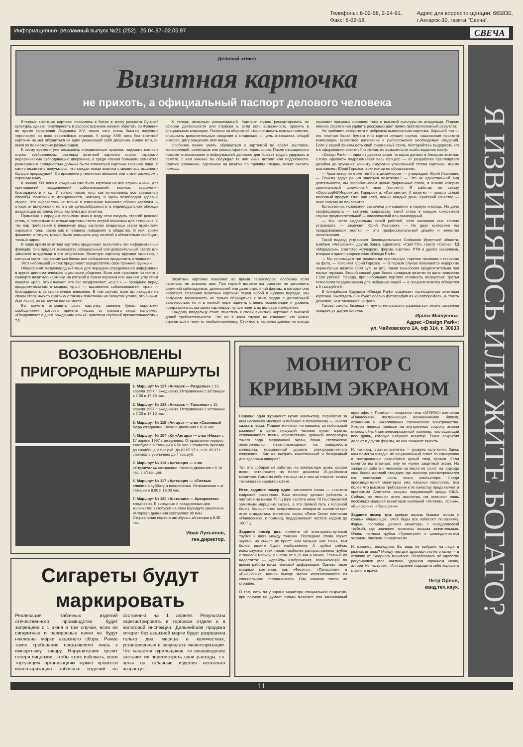Телефоны: 6-02-58, 2-24-91.
Факс: 6-02-58.
Адрес для корреспонденции: 665830,
г.Ангарск-30, газета "Свеча".
Информационно- рекламный выпуск №21 (252) 25.04.97–02.05.97 СВЕЧА
Деловой этикет
Визитная карточка
не прихоть, а официальный паспорт делового человека
Впервые визитные карточки появились в Китае в эпоху расцвета Сунской культуры, однако популярность и распространение начали обретать во Франции во время правления Людовика XIV, после чего очень быстро получили «прописку» во всех европейских странах. К концу XVIII века без визитной карточки не мог обходиться ни один уважающий себя дворянин. Более того, он имел их по нескольку разных видов.
К этому времени уже сложились определенные правила, нарушать которые строго возбранялось: размеры визитной карточки строго отражали иерархическую субординацию дворянина, а среди членов большого семейства размерами и солидностью должны были отличаться карточки главного лица. И как-то незаметно получалось, что каждая новая визитка становилась пышнее и больше предыдущей. Со временем у именитых вельмож они стали размером с хорошую книгу.
К началу XIX века в хождении уже были карточки на все случаи жизни: для приглашений, поздравлений, соболезнований, визитов, выражения благодарности и т.д. И только после того, как исчерпались все возможные способы фантазии и изощренности, наконец, и здесь возобладал здравый смысл. Это выразилось не только в изменении внешнего облика карточки — отказе от вычурности, но и в ее целесообразности: в индивидуальном обиходе владельцев остались лишь карточки для визитов.
Примерно в середине прошлого века в моду стал входить строгий деловой стиль, и помпезные визитные карточки стали острой мишенью для сатириков. С тех пор требования к внешнему виду карточки владельца стали правилами хорошего тона, равно как и правила поведения в обществе. В ней, кроме фамилии и титула, можно было указывать род занятий и обязательно сообщать точный адрес.
В наше время визитная карточка продолжает выполнять эти информативные функции. Она придает знакомству официальный или доверительный статус или заменяет владельца в его отсутствие. Визитную карточку вручают человеку, с которым хотят познакомиться ближе или собираются продолжить отношения.
Этот небольшой листок продолжает осуществлять свои прежние функции.
Общепринят международный язык для передачи определенной информации в кругах дипломатического и делового общения. Если вам прислали по почте в конверте визитную карточку, на которой в левом верхнем или нижнем углу стоит пометка «p.f.», это означает, что вас поздравляют; «p.p.c.» — прощание перед продолжительным отъездом; «p.c.» — выражение соболезнования; «p.r.» — благодарность за проявленное внимание. В том случае, если вы находите на своем столе чью-то карточку с такими пометками на загнутом уголке, это значит: был лично, но не застал вас на месте.
Вы можете отправить свою карточку, заменив буквы короткими сообщениями, которые принято писать от третьего лица, например: «Поздравляет с днем рождения» или «С чувством глубокой признательности» и т.д.
А теперь несколько рекомендаций. Карточки нужно рассортировать по сферам деятельности или странам и, если есть возможность, хранить в специальных классерах. Полезно на оборотной стороне делать нужные пометки, вписывать дополнительные сведения о владельце — цель знакомства, общий интерес, дату рождения, имя жены...
Особенно важно уметь обращаться с карточкой во время выставок, конференций, семинаров или многосторонних переговоров. После насыщенного новыми знакомствами и информацией делового дня бывает трудно удержать в памяти, с кем именно ты обсуждал те или иные детали или подробности. Краткое уточнение, сделанное на визитке по горячим следам, может оказать помощь.
Визитные карточки помогают во время переговоров, особенно если партнеры не знакомы вам. При первой встрече вы сможете не запомнить фамилий собеседников, должностей или даже отделений фирмы, в которых они работают. Разложив визитные карточки перед собой в нужном порядке, мы получаем возможность не только обращаться к этим людям с достаточной вежливостью, но и в полной мере оценить степень компетенции и уровень представительства своих партнеров, лучше понять их деловые намерения.
Каждому владельцу стоит отнестись к своей визитной карточке с высокой долей требовательности. Это ни в коем случае не означает, что нужно стремиться к чему-то необыкновенному. Стоимость карточки далеко не всегда отражает признаки хорошего тона и высокой культуры ее владельца. Подчас именно стремление удивить роскошью дает прямо противоположный результат.
Не прибавит авторитета и небрежно выполненная карточка. Хороший тон — это плотная белая бумага или картон лучших сортов, изысканная простота композиции, грамотное написание и расположение необходимых сведений. Если у вашей фирмы есть свой фирменный стиль, постарайтесь выдержать его и в оформлении визитной карточки, по возможности особо выделив марку.
«Design Park» — одна из десятка фирм, которые делают в Ангарске визитки. Слово «делают» подразумевает весь процесс — от разработки пресловутого дизайна до вручения клиенту аккуратно упакованной стопки карточек. Фирму возглавляет Юрий Горохов, архитектор по образованию.
— Архитектор не может не быть дизайнером, — утверждает Юрий Иванович. — Почему вдруг решил заняться визитками? — Это не единственный вид деятельности, мы разрабатываем целые фирменные стили, в основе которых оригинальный фирменный знак (логотип). Я работал по заказу «ОргстройНИИпроекта», Горпроекта, «Лактовита». А визитки — просто самый массовый продукт. Они, как хлеб, нужны каждый день. Критерий качества — пока самому не понравится.
Естественно, пожелания заказчика учитываются в первую очередь. Но дело профессионала — тактично подсказать, какой стиль в каждом конкретном случае предпочтительней — классический или авангардный.
— Мы часто недовольны своей работой, хотя заказчика она вполне устраивает, — замечает Юрий Иванович. — Но двух критериев мы придерживаемся жестко — это профессиональный дизайн и качество изготовления.
Такой подход устраивает Законодательное Собрание Иркутской области, комбанк «Ангарский», другие банки, адвокатов, «Свет-ТВ», газету «Свеча», ТД «Меридиан», агентство «Суворов», фирмы «Цотон», РТМ и других заказчиков, которые отдали предпочтение «Design Park».
— Мы используем три технологии: принтерную, горячее тиснение и тиснение на фото, — поясняет Юрий Горохов. — В первом случае получаются недорогие черно-белые визитки (500 руб. за шт.), такая технология предпочтительна при малых тиражах. Второй способ дает более солидные визитки по цене примерно 1.500 рублей. Правда, при небольших партиях стоимость возрастает. Третья технология предназначена для небедных людей — в среднем визитка обходится в 5 тыс.рублей.
В ближайшем будущем «Design Park» осваивает полноцветные визитные карточки. Выглядеть она будет словно фотография из «Cosmopolitan», а стоить дешевле, чем тисненная на фото.
Таковы законы бизнеса — нужно непрерывно развиваться, иначе заказчики предпочтут другие фирмы.
Ирина Матусова.
Адрес «Design Park»:
ул. Чайковского 1А, оф 314, т. 30633
ВОЗОБНОВЛЕНЫ ПРИГОРОДНЫЕ МАРШРУТЫ
1. Маршрут № 127 «Ангарск — Раздолье» с 15 апреля 1997 г. ежедневно. Отправление с а/станции в 7.00 и 17.30 час.
2. Маршрут № 128 «Ангарск — Тальяны» с 15 апреля 1997 г. ежедневно. Отправление с а/станции в 7.20 и 17.10 час.
3. Маршрут № 110 «Ангарск — с-во «Сосновый Бор» ежедневно. Начало движения с 8.10 час.
4. Маршрут № 104 «К» «Ангарск — с-во «Нива» с 17 апреля 1997 г. ежедневно. Отправление первого автобуса с а/станции в 6.50 час. Стоимость проезда до кладбища 2 тыс.руб. до 01.05.97 г., с 01.05.97 г. стоимость увеличена до 4 тыс.руб.
5. Маршрут № 113 «А/станция — с-во «Строитель» ежедневно. Начало движения с 8.10 час. с а/станции.
6. Маршрут № 117 «А/станция — «Еловые ключи» в субботу и воскресенье. Отправление с а/станции в 8.00 и 18.00 час.
7. Маршрут № 120 «А/станция — Архиреевка» ежедневно. В выходные и праздничные дни количество автобусов на этом маршруте увеличено. Интервал движения составляет 38 мин. Отправление первого автобуса с а/станции в 6.30 час.
Иван Лукьянов,
ген.директор.
Сигареты будут маркировать
Реализация табачных изделий отечественного производства будет запрещена с 1 июня в том случае, если на сигаретные и папиросные пачки не будут наклеены марки акцизного сбора. Ранее такие требования предъявляли лишь к импортному товару. Нарушителям грозит потеря лицензии. Чтобы этого избежать, всем торгующим организациям нужно провести инвентаризацию табачных изделий по состоянию на 1 апреля. Результаты зарегистрировать в торговом отделе и в налоговой инспекции. Дальнейшая продажа сигарет без акцизной марки будет разрешена только два месяца в количествах, установленных в результате инвентаризации. Что касается курильщиков, то нововведение заставит их пересмотреть свои расходы, т.к. цены на табачные изделия несколько возрастут.
МОНИТОР С КРИВЫМ ЭКРАНОМ
Недавно один журналист купил компьютер, поработал за ним несколько месяцев и побежал в поликлинику — начали сдавать глаза. Подвел монитор: погнавшись за небольшой разницей в цене, пишущий человек купил агрегат, отличающийся всеми «прелестями» дрянной аппаратуры такого рода. Мерцающий экран, блики, статическое электричество, накапливающееся на поверхности кинескопа, повышенный уровень электромагнитного излучения... Как же выбрать качественный и безвредный для здоровья аппарат?
Тот, кто собирается работать на компьютере дома, скорее всего, остановится на более дешевом 15-дюймовом мониторе. Само по себе это еще ни о чем не говорит: важны технические характеристики.
Итак, задание номер один: запомните слова — «частота кадровой развертки». Ваш монитор должен работать с частотой не менее 75 Гц (при частоте ниже 70 Гц становится заметным мерцание экрана, а это прямой путь к головной боли). Большинство современных аппаратов соответствует этим стандартам: мониторы серии «Пана Синк» компании «Панасоник», к примеру, поддерживают частоту кадров до 160 Гц.
Задание номер два: помните об электронно-лучевой трубке и шаге между точками. Последние слова звучат заумно, но смысл их прост: чем меньше шаг точек, тем более резким будет изображение. А трубки сейчас используются трех типов: наиболее распространены трубки с теневой маской, с шагом от 0,28 мм и менее. Главный их недостаток — «дрейф» изображения, возникающий во время работы из-за тепловой деформации. Однако такие мощные компании, как «Филипс», «Панасоник» и «ВьюСоник», нашли выход: маска изготавливается из специального сплава-инвара. Ему никакое тепло не страшно.
О том, есть ли у экрана монитора специальное покрытие, при покупке не думает только мазохист или законченный простофиля. Пример — покрытие типа «АГАРАС» компании «Панасоник», исключающее возникновение бликов, отражение и накапливание статического электричества. Хитрые японцы нанесли на внутреннюю сторону экрана многослойный металлизированный полимер, поглощающий всю дрянь, которую излучает монитор. Такие покрытия делают и другие фирмы, но они снижают яркость.
И, наконец, главная фенечка — уровень излучения. Здесь нам помогли шведы: их национальный совет по измерению и тестированию разработал целый свод правил. Если монитор им отвечает, ему не нужен защитный экран. Но западная забота о человеке на месте не стоит: на подходе еще более жесткий стандарт, где монитор рассматривается как составная часть всего компьютера. Среди производителей мониторов уже начался переполох, тем более что высокие требования к их качеству предъявляет и программа Агентства защиты окружающей среды США. Сейчас, по мнению этого агентства, им отвечают лишь несколько моделей мониторов компаний «Хитачи», «Сони», «ВьюСоник», «Пана Синк».
Задание номер три: кривые экраны бывают только у кривых владельцев. Этой беды все избегают по-разному. Фирмы послабее делают мониторы с псевдоплоской трубкой, где значения кривизны весьма значительные. Очень неплоха трубка «Тринитрон» с цилиндрическим экраном, плоским по вертикали.
И, наконец, последнее. Вы ведь не выйдете на люди в рваных штанах? Между тем для здоровья это не опасно — в отличие от скверного монитора. Позаботьтесь об удобстве регулировок угла наклона, удачном экранном меню, алгоритме настроек... Или заранее подыщите себе хорошего глазного врача.
Петр Орлов,
канд.тех.наук.
Я ИЗВИНЯЮСЬ ИЛИ ЖИТЕ БОГАТО?
11